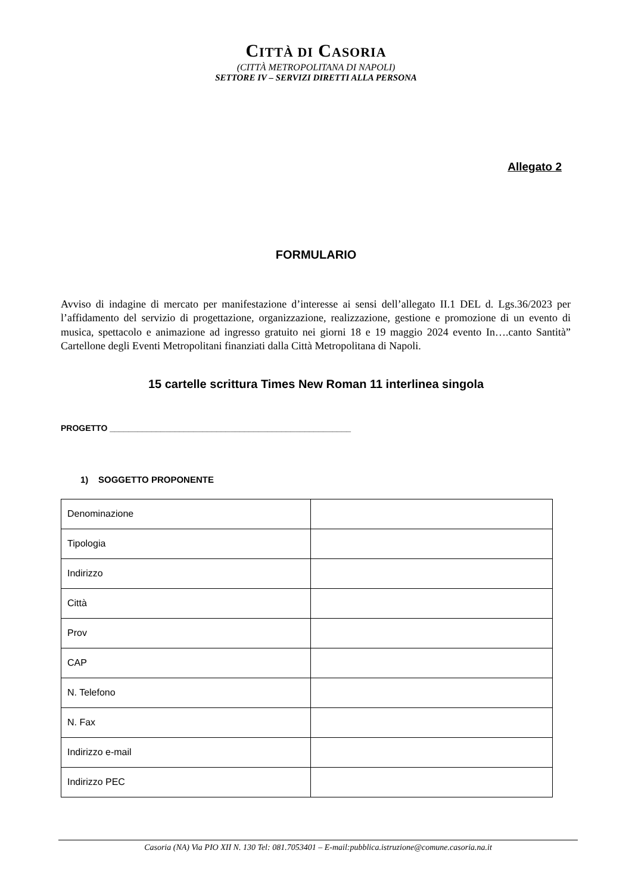CITTÀ DI CASORIA
(CITTÀ METROPOLITANA DI NAPOLI)
SETTORE IV – SERVIZI DIRETTI ALLA PERSONA
Allegato 2
FORMULARIO
Avviso di indagine di mercato per manifestazione d’interesse ai sensi dell’allegato II.1 DEL d. Lgs.36/2023 per l’affidamento del servizio di progettazione, organizzazione, realizzazione, gestione e promozione di un evento di musica, spettacolo e animazione ad ingresso gratuito nei giorni 18 e 19 maggio 2024 evento In….canto Santità” Cartellone degli Eventi Metropolitani finanziati dalla Città Metropolitana di Napoli.
15 cartelle scrittura Times New Roman 11 interlinea singola
PROGETTO ____________________________________________________
1) SOGGETTO PROPONENTE
| Denominazione | |
| Tipologia | |
| Indirizzo | |
| Città | |
| Prov | |
| CAP | |
| N. Telefono | |
| N. Fax | |
| Indirizzo e-mail | |
| Indirizzo PEC | |
Casoria (NA) Via PIO XII N. 130 Tel: 081.7053401 – E-mail:pubblica.istruzione@comune.casoria.na.it